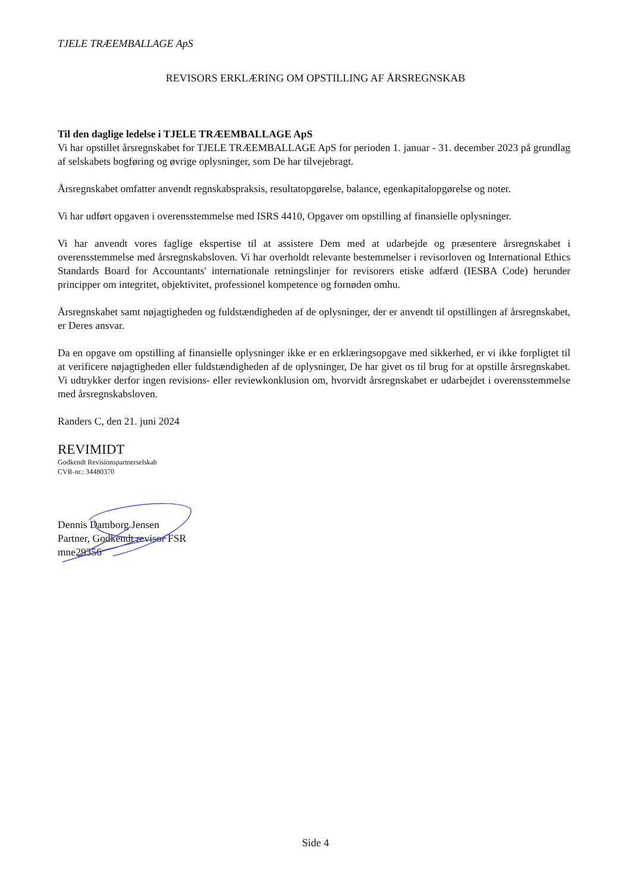TJELE TRÆEMBALLAGE ApS
REVISORS ERKLÆRING OM OPSTILLING AF ÅRSREGNSKAB
Til den daglige ledelse i TJELE TRÆEMBALLAGE ApS
Vi har opstillet årsregnskabet for TJELE TRÆEMBALLAGE ApS for perioden 1. januar - 31. december 2023 på grundlag af selskabets bogføring og øvrige oplysninger, som De har tilvejebragt.
Årsregnskabet omfatter anvendt regnskabspraksis, resultatopgørelse, balance, egenkapitalopgørelse og noter.
Vi har udført opgaven i overensstemmelse med ISRS 4410, Opgaver om opstilling af finansielle oplysninger.
Vi har anvendt vores faglige ekspertise til at assistere Dem med at udarbejde og præsentere årsregnskabet i overensstemmelse med årsregnskabsloven. Vi har overholdt relevante bestemmelser i revisorloven og International Ethics Standards Board for Accountants' internationale retningslinjer for revisorers etiske adfærd (IESBA Code) herunder principper om integritet, objektivitet, professionel kompetence og fornøden omhu.
Årsregnskabet samt nøjagtigheden og fuldstændigheden af de oplysninger, der er anvendt til opstillingen af årsregnskabet, er Deres ansvar.
Da en opgave om opstilling af finansielle oplysninger ikke er en erklæringsopgave med sikkerhed, er vi ikke forpligtet til at verificere nøjagtigheden eller fuldstændigheden af de oplysninger, De har givet os til brug for at opstille årsregnskabet. Vi udtrykker derfor ingen revisions- eller reviewkonklusion om, hvorvidt årsregnskabet er udarbejdet i overensstemmelse med årsregnskabsloven.
Randers C, den 21. juni 2024
REVIMIDT
Godkendt Revisionspartnerselskab
CVR-nr.: 34480370
Dennis Damborg Jensen
Partner, Godkendt revisor FSR
mne29356
Side 4